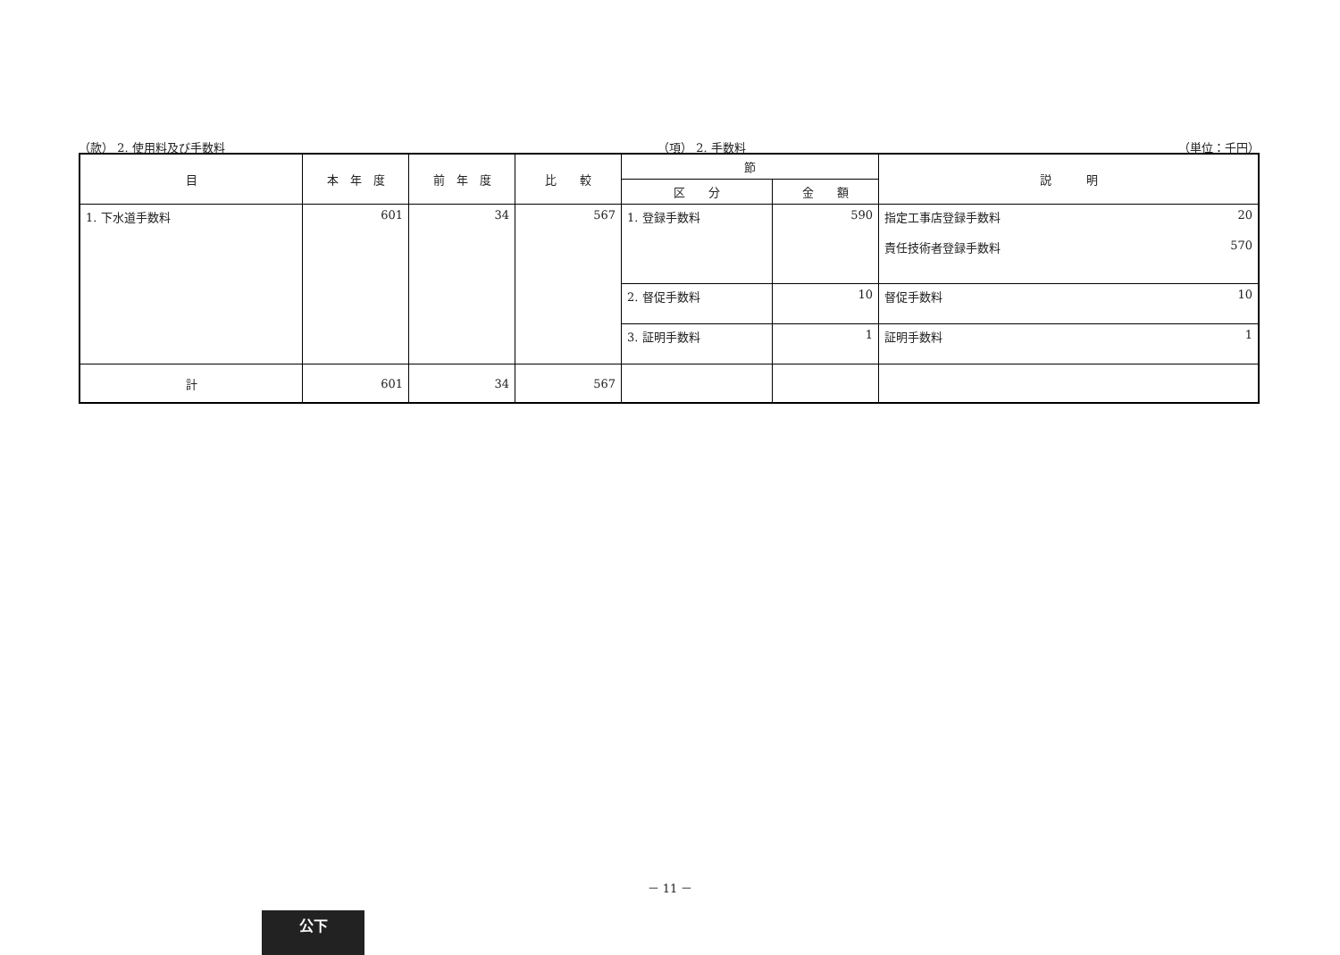（款） 2. 使用料及び手数料 （項） 2. 手数料 （単位：千円）
| 目 | 本 年 度 | 前 年 度 | 比 較 | 節 | | 説 明 |
| --- | --- | --- | --- | --- | --- | --- |
| | | | | 区 分 | 金 額 | |
| 1. 下水道手数料 | 601 | 34 | 567 | 1. 登録手数料 | 590 | 指定工事店登録手数料 20 責任技術者登録手数料 570 |
| | | | | 2. 督促手数料 | 10 | 督促手数料 10 |
| | | | | 3. 証明手数料 | 1 | 証明手数料 1 |
| 計 | 601 | 34 | 567 | | | |
－ 11 －
公下